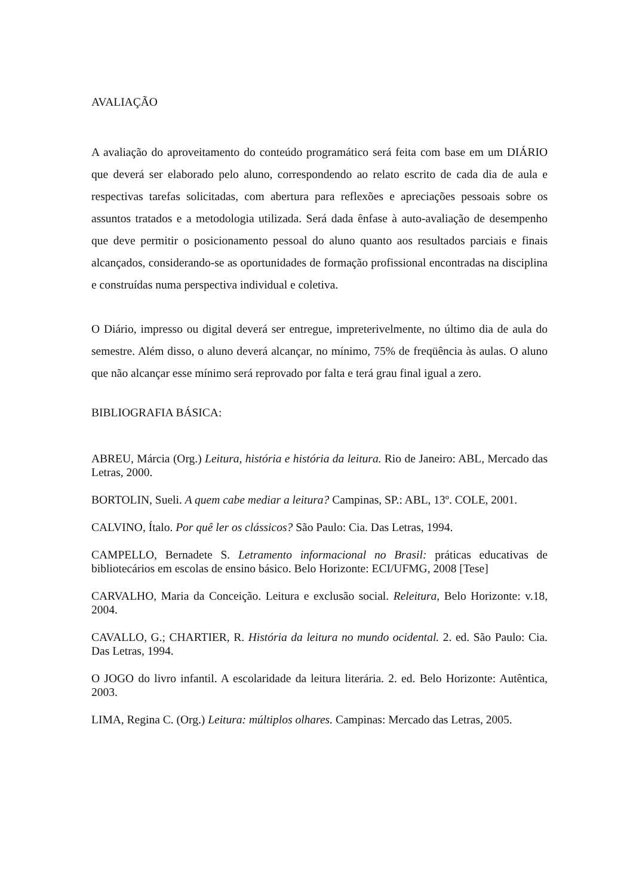AVALIAÇÃO
A avaliação do aproveitamento do conteúdo programático será feita com base em um DIÁRIO que deverá ser elaborado pelo aluno, correspondendo ao relato escrito de cada dia de aula e respectivas tarefas solicitadas, com abertura para reflexões e apreciações pessoais sobre os assuntos tratados e a metodologia utilizada. Será dada ênfase à auto-avaliação de desempenho que deve permitir o posicionamento pessoal do aluno quanto aos resultados parciais e finais alcançados, considerando-se as oportunidades de formação profissional encontradas na disciplina e construídas numa perspectiva individual e coletiva.
O Diário, impresso ou digital deverá ser entregue, impreterivelmente, no último dia de aula do semestre. Além disso, o aluno deverá alcançar, no mínimo, 75% de freqüência às aulas. O aluno que não alcançar esse mínimo será reprovado por falta e terá grau final igual a zero.
BIBLIOGRAFIA BÁSICA:
ABREU, Márcia (Org.) Leitura, história e história da leitura. Rio de Janeiro: ABL, Mercado das Letras, 2000.
BORTOLIN, Sueli. A quem cabe mediar a leitura? Campinas, SP.: ABL, 13º. COLE, 2001.
CALVINO, Ítalo. Por quê ler os clássicos? São Paulo: Cia. Das Letras, 1994.
CAMPELLO, Bernadete S. Letramento informacional no Brasil: práticas educativas de bibliotecários em escolas de ensino básico. Belo Horizonte: ECI/UFMG, 2008 [Tese]
CARVALHO, Maria da Conceição. Leitura e exclusão social. Releitura, Belo Horizonte: v.18, 2004.
CAVALLO, G.; CHARTIER, R. História da leitura no mundo ocidental. 2. ed. São Paulo: Cia. Das Letras, 1994.
O JOGO do livro infantil. A escolaridade da leitura literária. 2. ed. Belo Horizonte: Autêntica, 2003.
LIMA, Regina C. (Org.) Leitura: múltiplos olhares. Campinas: Mercado das Letras, 2005.